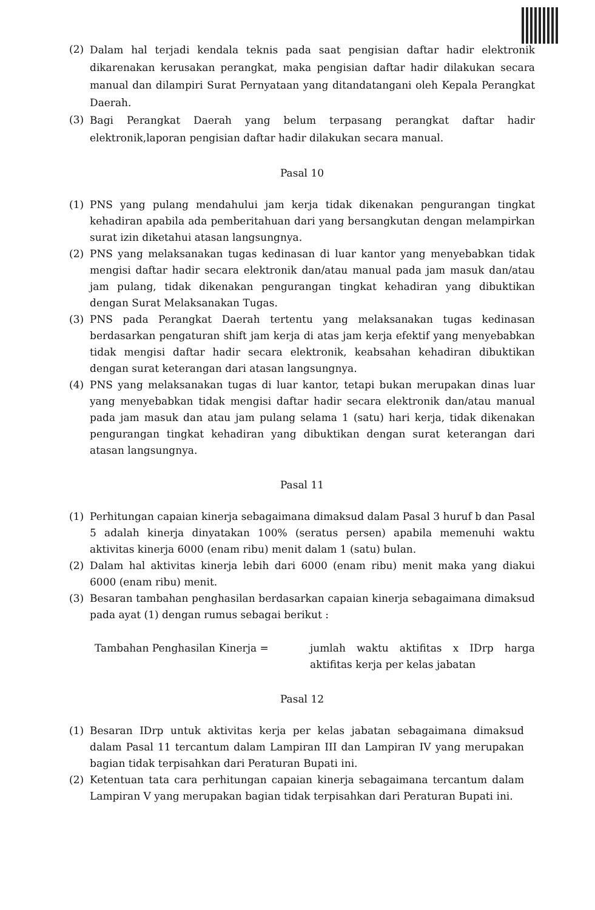(2) Dalam hal terjadi kendala teknis pada saat pengisian daftar hadir elektronik dikarenakan kerusakan perangkat, maka pengisian daftar hadir dilakukan secara manual dan dilampiri Surat Pernyataan yang ditandatangani oleh Kepala Perangkat Daerah.
(3) Bagi Perangkat Daerah yang belum terpasang perangkat daftar hadir elektronik,laporan pengisian daftar hadir dilakukan secara manual.
Pasal 10
(1) PNS yang pulang mendahului jam kerja tidak dikenakan pengurangan tingkat kehadiran apabila ada pemberitahuan dari yang bersangkutan dengan melampirkan surat izin diketahui atasan langsungnya.
(2) PNS yang melaksanakan tugas kedinasan di luar kantor yang menyebabkan tidak mengisi daftar hadir secara elektronik dan/atau manual pada jam masuk dan/atau jam pulang, tidak dikenakan pengurangan tingkat kehadiran yang dibuktikan dengan Surat Melaksanakan Tugas.
(3) PNS pada Perangkat Daerah tertentu yang melaksanakan tugas kedinasan berdasarkan pengaturan shift jam kerja di atas jam kerja efektif yang menyebabkan tidak mengisi daftar hadir secara elektronik, keabsahan kehadiran dibuktikan dengan surat keterangan dari atasan langsungnya.
(4) PNS yang melaksanakan tugas di luar kantor, tetapi bukan merupakan dinas luar yang menyebabkan tidak mengisi daftar hadir secara elektronik dan/atau manual pada jam masuk dan atau jam pulang selama 1 (satu) hari kerja, tidak dikenakan pengurangan tingkat kehadiran yang dibuktikan dengan surat keterangan dari atasan langsungnya.
Pasal 11
(1) Perhitungan capaian kinerja sebagaimana dimaksud dalam Pasal 3 huruf b dan Pasal 5 adalah kinerja dinyatakan 100% (seratus persen) apabila memenuhi waktu aktivitas kinerja 6000 (enam ribu) menit dalam 1 (satu) bulan.
(2) Dalam hal aktivitas kinerja lebih dari 6000 (enam ribu) menit maka yang diakui 6000 (enam ribu) menit.
(3) Besaran tambahan penghasilan berdasarkan capaian kinerja sebagaimana dimaksud pada ayat (1) dengan rumus sebagai berikut :
Tambahan Penghasilan Kinerja = jumlah waktu aktifitas x IDrp harga aktifitas kerja per kelas jabatan
Pasal 12
(1) Besaran IDrp untuk aktivitas kerja per kelas jabatan sebagaimana dimaksud dalam Pasal 11 tercantum dalam Lampiran III dan Lampiran IV yang merupakan bagian tidak terpisahkan dari Peraturan Bupati ini.
(2) Ketentuan tata cara perhitungan capaian kinerja sebagaimana tercantum dalam Lampiran V yang merupakan bagian tidak terpisahkan dari Peraturan Bupati ini.